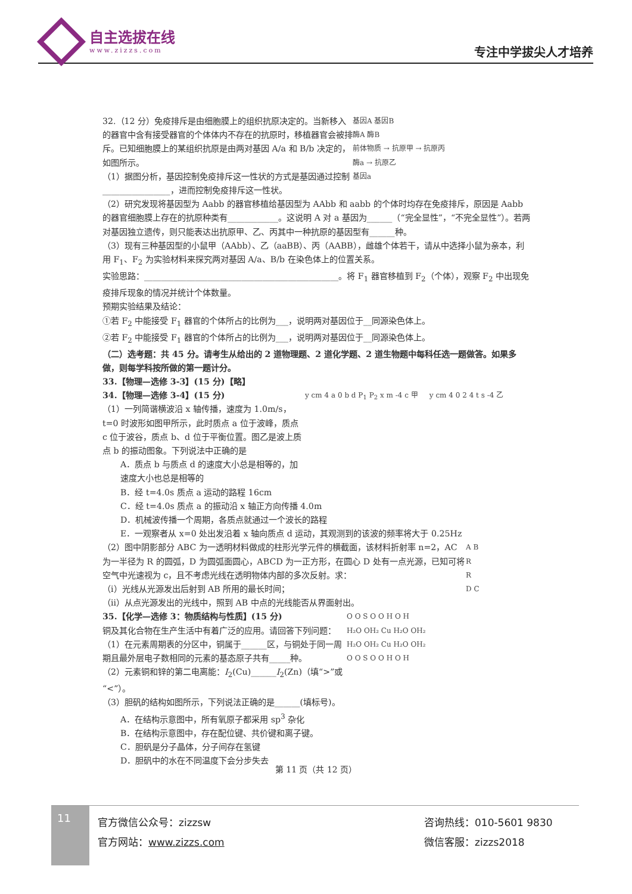自主选拔在线
www.zizzs.com
专注中学拔尖人才培养
基因A 基因B
酶A 酶B
前体物质 → 抗原甲 → 抗原丙
酶a → 抗原乙
基因a
32.（12 分）免疫排斥是由细胞膜上的组织抗原决定的。当新移入的器官中含有接受器官的个体体内不存在的抗原时，移植器官会被排斥。已知细胞膜上的某组织抗原是由两对基因 A/a 和 B/b 决定的，如图所示。
（1）据图分析，基因控制免疫排斥这一性状的方式是基因通过控制________________，进而控制免疫排斥这一性状。
（2）研究发现将基因型为 Aabb 的器官移植给基因型为 AAbb 和 aabb 的个体时均存在免疫排斥，原因是 Aabb 的器官细胞膜上存在的抗原种类有____________。这说明 A 对 a 基因为______（“完全显性”，“不完全显性”）。若两对基因独立遗传，则只能表达出抗原甲、乙、丙其中一种抗原的基因型有______种。
（3）现有三种基因型的小鼠甲（AAbb）、乙（aaBB）、丙（AABB），雌雄个体若干，请从中选择小鼠为亲本，利用 F<sub>1</sub>、F<sub>2</sub> 为实验材料来探究两对基因 A/a、B/b 在染色体上的位置关系。
实验思路：______________________________________________。将 F<sub>1</sub> 器官移植到 F<sub>2</sub>（个体），观察 F<sub>2</sub> 中出现免疫排斥现象的情况并统计个体数量。
预期实验结果及结论：
①若 F<sub>2</sub> 中能接受 F<sub>1</sub> 器官的个体所占的比例为___，说明两对基因位于__同源染色体上。
②若 F<sub>2</sub> 中能接受 F<sub>1</sub> 器官的个体所占的比例为___，说明两对基因位于__同源染色体上。
（二）选考题：共 45 分。请考生从给出的 2 道物理题、2 道化学题、2 道生物题中每科任选一题做答。如果多做，则每学科按所做的第一题计分。
33.【物理—选修 3-3】(15 分)【略】
y cm 4 a 0 b d P<sub>1</sub> P<sub>2</sub> x m -4 c 甲 y cm 4 0 2 4 t s -4 乙
34.【物理—选修 3-4】(15 分)
（1）一列简谐横波沿 x 轴传播，速度为 1.0m/s，t=0 时波形如图甲所示，此时质点 a 位于波峰，质点 c 位于波谷，质点 b、d 位于平衡位置。图乙是波上质点 b 的振动图象。下列说法中正确的是
A．质点 b 与质点 d 的速度大小总是相等的，加速度大小也总是相等的
B．经 t=4.0s 质点 a 运动的路程 16cm
C．经 t=4.0s 质点 a 的振动沿 x 轴正方向传播 4.0m
D．机械波传播一个周期，各质点就通过一个波长的路程
E．一观察者从 x=0 处出发沿着 x 轴向质点 d 运动，其观测到的该波的频率将大于 0.25Hz
A B
R
R
D C
（2）图中阴影部分 ABC 为一透明材料做成的柱形光学元件的横截面，该材料折射率 n=2，AC 为一半径为 R 的圆弧，D 为圆弧面圆心，ABCD 为一正方形，在圆心 D 处有一点光源，已知可将空气中光速视为 c，且不考虑光线在透明物体内部的多次反射。求：
（i）光线从光源发出后射到 AB 所用的最长时间；
（ii）从点光源发出的光线中，照到 AB 中点的光线能否从界面射出。
O O S O O H O H
H₂O OH₂ Cu H₂O OH₂
H₂O OH₂ Cu H₂O OH₂
O O S O O H O H
35.【化学—选修 3：物质结构与性质】(15 分)
铜及其化合物在生产生活中有着广泛的应用。请回答下列问题：
（1）在元素周期表的分区中，铜属于______区，与铜处于同一周期且最外层电子数相同的元素的基态原子共有_____种。
（2）元素铜和锌的第二电离能：I<sub>2</sub>(Cu)______I<sub>2</sub>(Zn)（填“>”或“<”）。
（3）胆矾的结构如图所示，下列说法正确的是______(填标号)。
A．在结构示意图中，所有氧原子都采用 sp<sup>3</sup> 杂化
B．在结构示意图中，存在配位键、共价键和离子键。
C．胆矾是分子晶体，分子间存在氢键
D．胆矾中的水在不同温度下会分步失去
第 11 页（共 12 页）
11
官方微信公众号：zizzsw
官方网站：www.zizzs.com
咨询热线：010-5601 9830
微信客服：zizzs2018